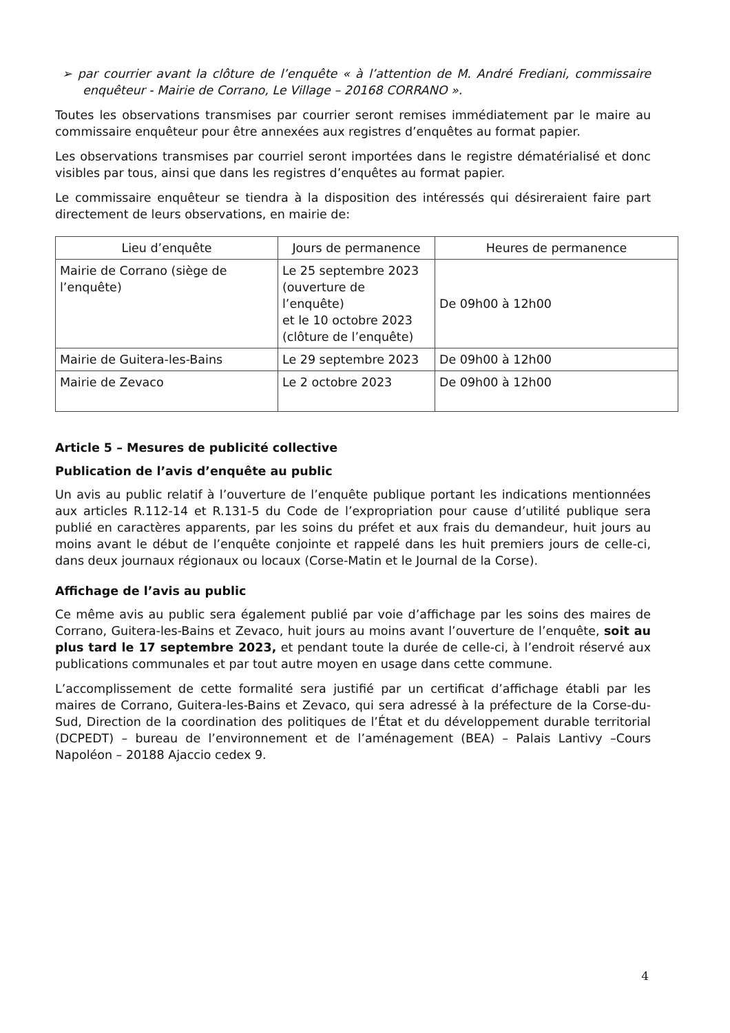➢ par courrier avant la clôture de l’enquête « à l’attention de M. André Frediani, commissaire enquêteur - Mairie de Corrano, Le Village – 20168 CORRANO ».
Toutes les observations transmises par courrier seront remises immédiatement par le maire au commissaire enquêteur pour être annexées aux registres d’enquêtes au format papier.
Les observations transmises par courriel seront importées dans le registre dématérialisé et donc visibles par tous, ainsi que dans les registres d’enquêtes au format papier.
Le commissaire enquêteur se tiendra à la disposition des intéressés qui désireraient faire part directement de leurs observations, en mairie de:
| Lieu d’enquête | Jours de permanence | Heures de permanence |
| --- | --- | --- |
| Mairie de Corrano (siège de l’enquête) | Le 25 septembre 2023 (ouverture de l’enquête) et le 10 octobre 2023 (clôture de l’enquête) | De 09h00 à 12h00 |
| Mairie de Guitera-les-Bains | Le 29 septembre 2023 | De 09h00 à 12h00 |
| Mairie de Zevaco | Le 2 octobre 2023 | De 09h00 à 12h00 |
Article 5 – Mesures de publicité collective
Publication de l’avis d’enquête au public
Un avis au public relatif à l’ouverture de l’enquête publique portant les indications mentionnées aux articles R.112-14 et R.131-5 du Code de l’expropriation pour cause d’utilité publique sera publié en caractères apparents, par les soins du préfet et aux frais du demandeur, huit jours au moins avant le début de l’enquête conjointe et rappelé dans les huit premiers jours de celle-ci, dans deux journaux régionaux ou locaux (Corse-Matin et le Journal de la Corse).
Affichage de l’avis au public
Ce même avis au public sera également publié par voie d’affichage par les soins des maires de Corrano, Guitera-les-Bains et Zevaco, huit jours au moins avant l’ouverture de l’enquête, soit au plus tard le 17 septembre 2023, et pendant toute la durée de celle-ci, à l’endroit réservé aux publications communales et par tout autre moyen en usage dans cette commune.
L’accomplissement de cette formalité sera justifié par un certificat d’affichage établi par les maires de Corrano, Guitera-les-Bains et Zevaco, qui sera adressé à la préfecture de la Corse-du-Sud, Direction de la coordination des politiques de l’État et du développement durable territorial (DCPEDT) – bureau de l’environnement et de l’aménagement (BEA) – Palais Lantivy –Cours Napoléon – 20188 Ajaccio cedex 9.
4